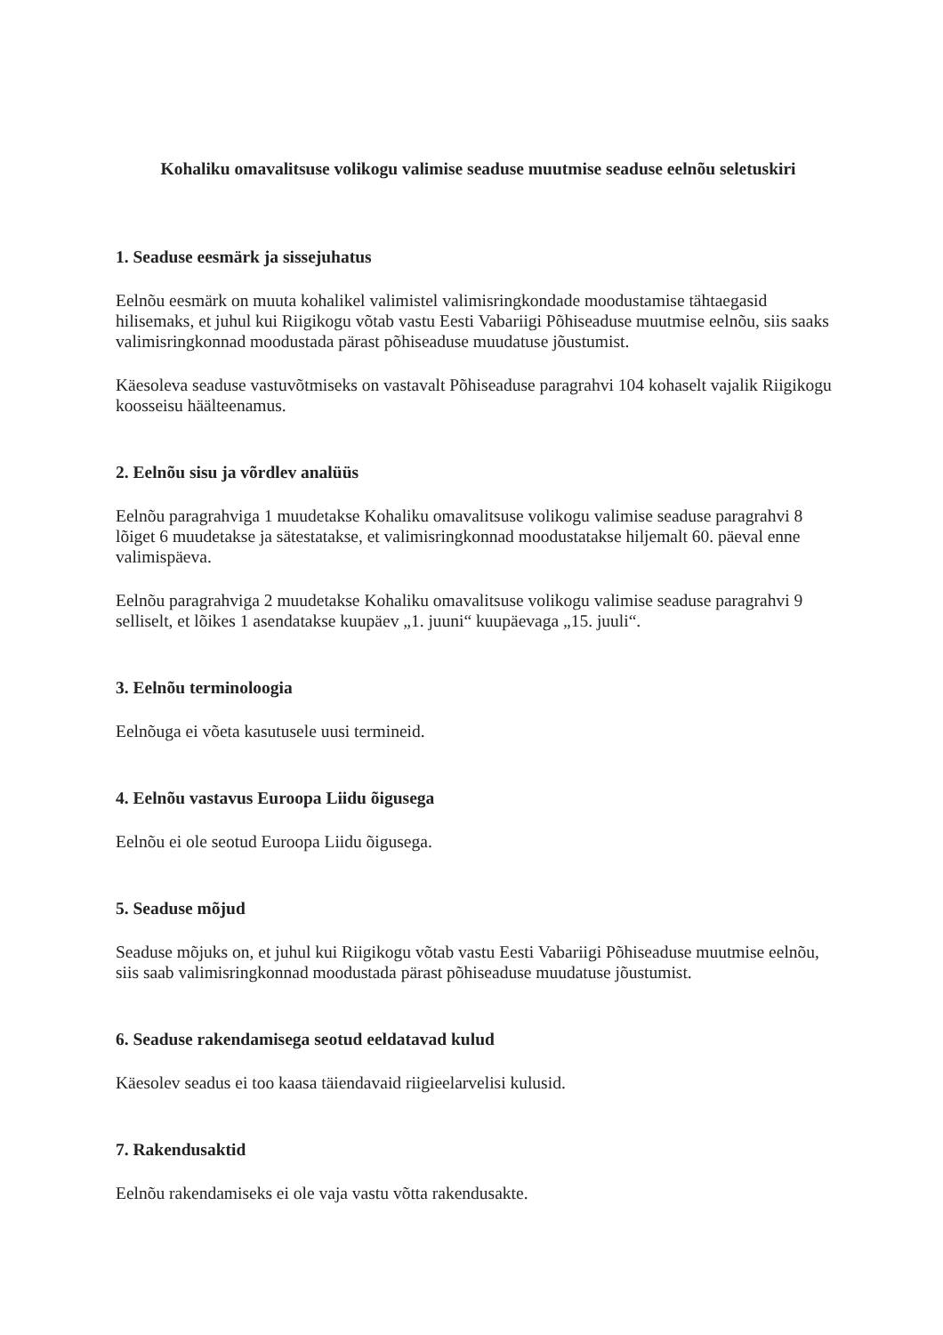Kohaliku omavalitsuse volikogu valimise seaduse muutmise seaduse eelnõu seletuskiri
1. Seaduse eesmärk ja sissejuhatus
Eelnõu eesmärk on muuta kohalikel valimistel valimisringkondade moodustamise tähtaegasid hilisemaks, et juhul kui Riigikogu võtab vastu Eesti Vabariigi Põhiseaduse muutmise eelnõu, siis saaks valimisringkonnad moodustada pärast põhiseaduse muudatuse jõustumist.
Käesoleva seaduse vastuvõtmiseks on vastavalt Põhiseaduse paragrahvi 104 kohaselt vajalik Riigikogu koosseisu häälteenamus.
2. Eelnõu sisu ja võrdlev analüüs
Eelnõu paragrahviga 1 muudetakse Kohaliku omavalitsuse volikogu valimise seaduse paragrahvi 8 lõiget 6 muudetakse ja sätestatakse, et valimisringkonnad moodustatakse hiljemalt 60. päeval enne valimispäeva.
Eelnõu paragrahviga 2 muudetakse Kohaliku omavalitsuse volikogu valimise seaduse paragrahvi 9 selliselt, et lõikes 1 asendatakse kuupäev „1. juuni“ kuupäevaga „15. juuli“.
3. Eelnõu terminoloogia
Eelnõuga ei võeta kasutusele uusi termineid.
4. Eelnõu vastavus Euroopa Liidu õigusega
Eelnõu ei ole seotud Euroopa Liidu õigusega.
5. Seaduse mõjud
Seaduse mõjuks on, et juhul kui Riigikogu võtab vastu Eesti Vabariigi Põhiseaduse muutmise eelnõu, siis saab valimisringkonnad moodustada pärast põhiseaduse muudatuse jõustumist.
6. Seaduse rakendamisega seotud eeldatavad kulud
Käesolev seadus ei too kaasa täiendavaid riigieelarvelisi kulusid.
7. Rakendusaktid
Eelnõu rakendamiseks ei ole vaja vastu võtta rakendusakte.